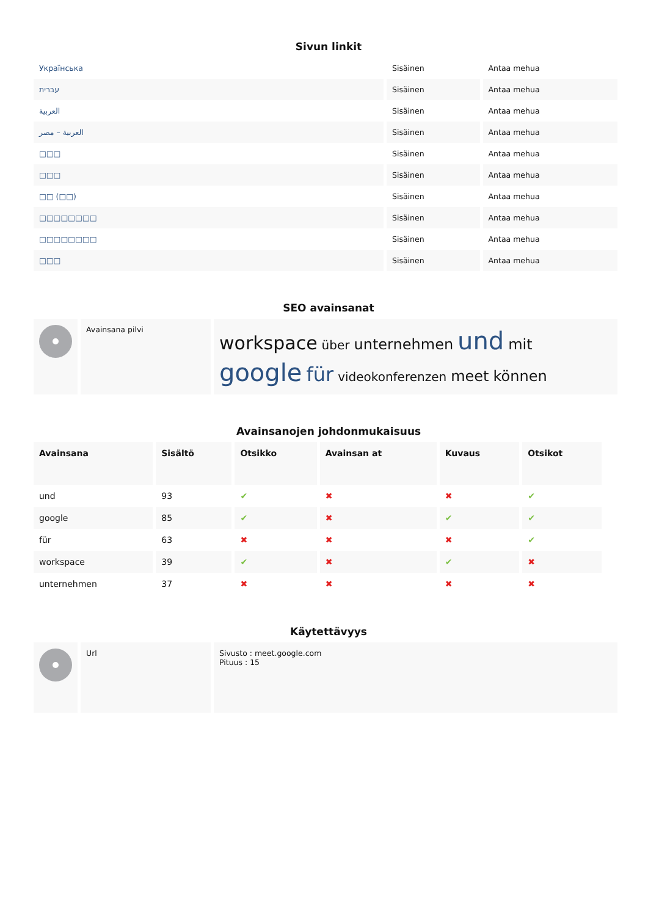Sivun linkit
| Українська | Sisäinen | Antaa mehua |
| עברית | Sisäinen | Antaa mehua |
| العربية | Sisäinen | Antaa mehua |
| العربية – مصر | Sisäinen | Antaa mehua |
| □□□ | Sisäinen | Antaa mehua |
| □□□ | Sisäinen | Antaa mehua |
| □□ (□□) | Sisäinen | Antaa mehua |
| □□□□□□□□ | Sisäinen | Antaa mehua |
| □□□□□□□□ | Sisäinen | Antaa mehua |
| □□□ | Sisäinen | Antaa mehua |
SEO avainsanat
| | Avainsana pilvi | workspace über unternehmen und mit google für videokonferenzen meet können |
Avainsanojen johdonmukaisuus
| Avainsana | Sisältö | Otsikko | Avainsan at | Kuvaus | Otsikot |
| --- | --- | --- | --- | --- | --- |
| und | 93 | ✔ | ✖ | ✖ | ✔ |
| google | 85 | ✔ | ✖ | ✔ | ✔ |
| für | 63 | ✖ | ✖ | ✖ | ✔ |
| workspace | 39 | ✔ | ✖ | ✔ | ✖ |
| unternehmen | 37 | ✖ | ✖ | ✖ | ✖ |
Käytettävyys
| | Url | Sivusto : meet.google.com Pituus : 15 |